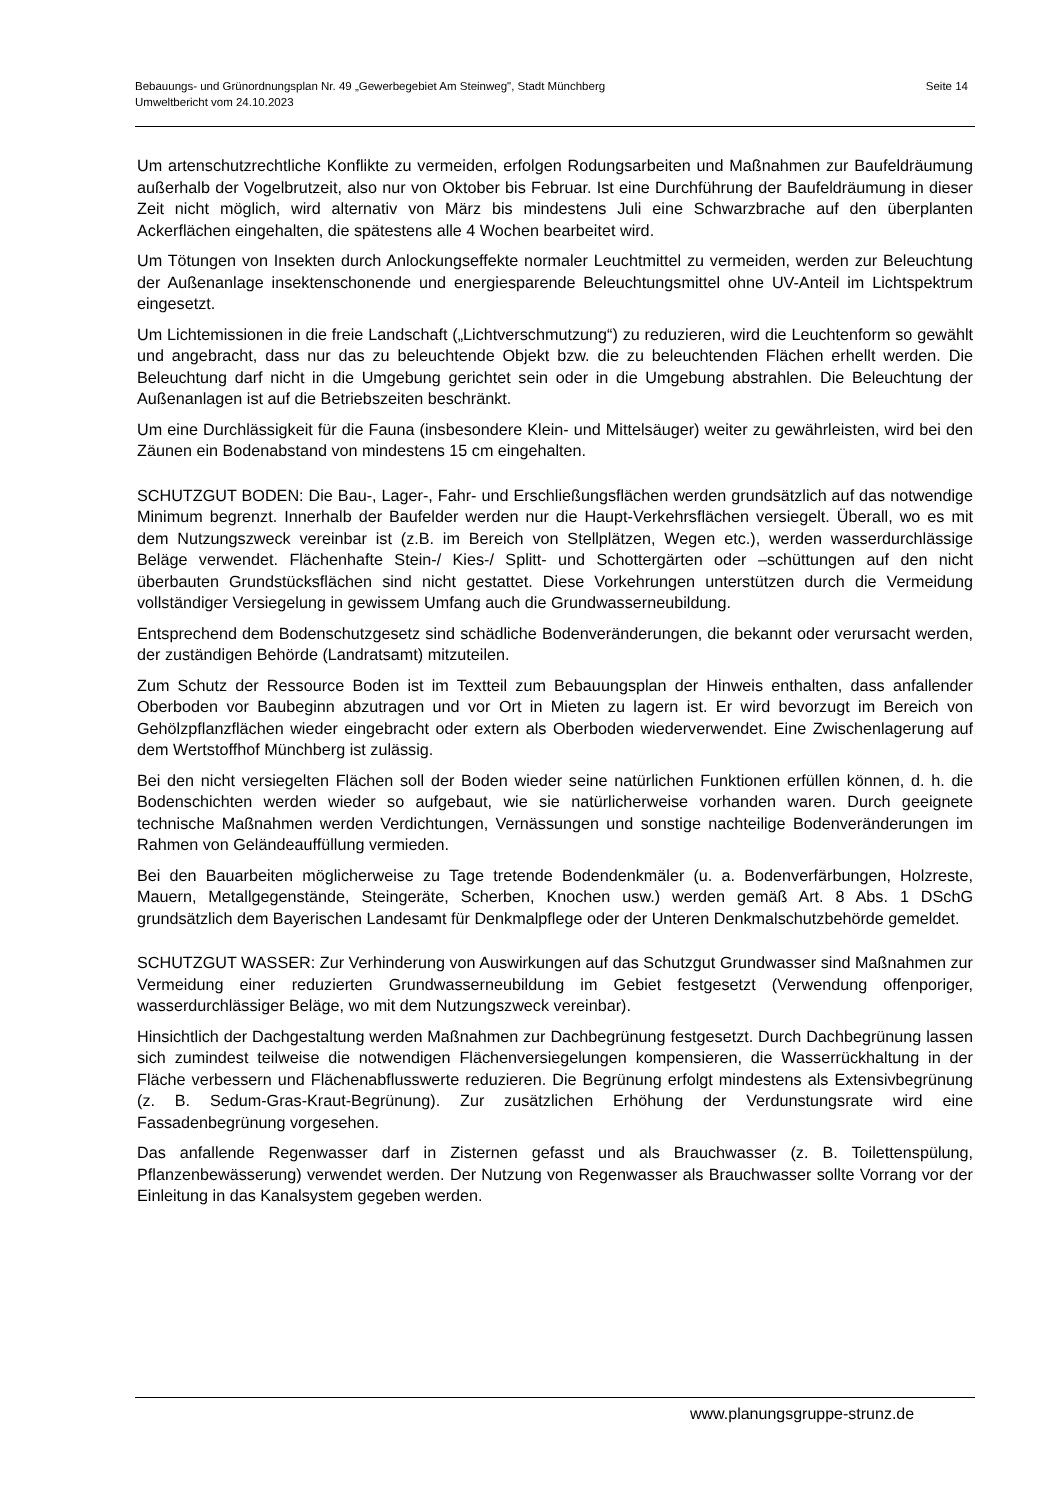Bebauungs- und Grünordnungsplan Nr. 49 „Gewerbegebiet Am Steinweg", Stadt Münchberg
Umweltbericht vom 24.10.2023
Seite 14
Um artenschutzrechtliche Konflikte zu vermeiden, erfolgen Rodungsarbeiten und Maßnahmen zur Baufeldräumung außerhalb der Vogelbrutzeit, also nur von Oktober bis Februar. Ist eine Durchführung der Baufeldräumung in dieser Zeit nicht möglich, wird alternativ von März bis mindestens Juli eine Schwarzbrache auf den überplanten Ackerflächen eingehalten, die spätestens alle 4 Wochen bearbeitet wird.
Um Tötungen von Insekten durch Anlockungseffekte normaler Leuchtmittel zu vermeiden, werden zur Beleuchtung der Außenanlage insektenschonende und energiesparende Beleuchtungsmittel ohne UV-Anteil im Lichtspektrum eingesetzt.
Um Lichtemissionen in die freie Landschaft („Lichtverschmutzung“) zu reduzieren, wird die Leuchtenform so gewählt und angebracht, dass nur das zu beleuchtende Objekt bzw. die zu beleuchtenden Flächen erhellt werden. Die Beleuchtung darf nicht in die Umgebung gerichtet sein oder in die Umgebung abstrahlen. Die Beleuchtung der Außenanlagen ist auf die Betriebszeiten beschränkt.
Um eine Durchlässigkeit für die Fauna (insbesondere Klein- und Mittelsäuger) weiter zu gewährleisten, wird bei den Zäunen ein Bodenabstand von mindestens 15 cm eingehalten.
SCHUTZGUT BODEN: Die Bau-, Lager-, Fahr- und Erschließungsflächen werden grundsätzlich auf das notwendige Minimum begrenzt. Innerhalb der Baufelder werden nur die Haupt-Verkehrsflächen versiegelt. Überall, wo es mit dem Nutzungszweck vereinbar ist (z.B. im Bereich von Stellplätzen, Wegen etc.), werden wasserdurchlässige Beläge verwendet. Flächenhafte Stein-/ Kies-/ Splitt- und Schottergärten oder –schüttungen auf den nicht überbauten Grundstücksflächen sind nicht gestattet. Diese Vorkehrungen unterstützen durch die Vermeidung vollständiger Versiegelung in gewissem Umfang auch die Grundwasserneubildung.
Entsprechend dem Bodenschutzgesetz sind schädliche Bodenveränderungen, die bekannt oder verursacht werden, der zuständigen Behörde (Landratsamt) mitzuteilen.
Zum Schutz der Ressource Boden ist im Textteil zum Bebauungsplan der Hinweis enthalten, dass anfallender Oberboden vor Baubeginn abzutragen und vor Ort in Mieten zu lagern ist. Er wird bevorzugt im Bereich von Gehölzpflanzflächen wieder eingebracht oder extern als Oberboden wiederverwendet. Eine Zwischenlagerung auf dem Wertstoffhof Münchberg ist zulässig.
Bei den nicht versiegelten Flächen soll der Boden wieder seine natürlichen Funktionen erfüllen können, d. h. die Bodenschichten werden wieder so aufgebaut, wie sie natürlicherweise vorhanden waren. Durch geeignete technische Maßnahmen werden Verdichtungen, Vernässungen und sonstige nachteilige Bodenveränderungen im Rahmen von Geländeauffüllung vermieden.
Bei den Bauarbeiten möglicherweise zu Tage tretende Bodendenkmäler (u. a. Bodenverfärbungen, Holzreste, Mauern, Metallgegenstände, Steingeräte, Scherben, Knochen usw.) werden gemäß Art. 8 Abs. 1 DSchG grundsätzlich dem Bayerischen Landesamt für Denkmalpflege oder der Unteren Denkmalschutzbehörde gemeldet.
SCHUTZGUT WASSER: Zur Verhinderung von Auswirkungen auf das Schutzgut Grundwasser sind Maßnahmen zur Vermeidung einer reduzierten Grundwasserneubildung im Gebiet festgesetzt (Verwendung offenporiger, wasserdurchlässiger Beläge, wo mit dem Nutzungszweck vereinbar).
Hinsichtlich der Dachgestaltung werden Maßnahmen zur Dachbegrünung festgesetzt. Durch Dachbegrünung lassen sich zumindest teilweise die notwendigen Flächenversiegelungen kompensieren, die Wasserrückhaltung in der Fläche verbessern und Flächenabflusswerte reduzieren. Die Begrünung erfolgt mindestens als Extensivbegrünung (z. B. Sedum-Gras-Kraut-Begrünung). Zur zusätzlichen Erhöhung der Verdunstungsrate wird eine Fassadenbegrünung vorgesehen.
Das anfallende Regenwasser darf in Zisternen gefasst und als Brauchwasser (z. B. Toilettenspülung, Pflanzenbewässerung) verwendet werden. Der Nutzung von Regenwasser als Brauchwasser sollte Vorrang vor der Einleitung in das Kanalsystem gegeben werden.
www.planungsgruppe-strunz.de